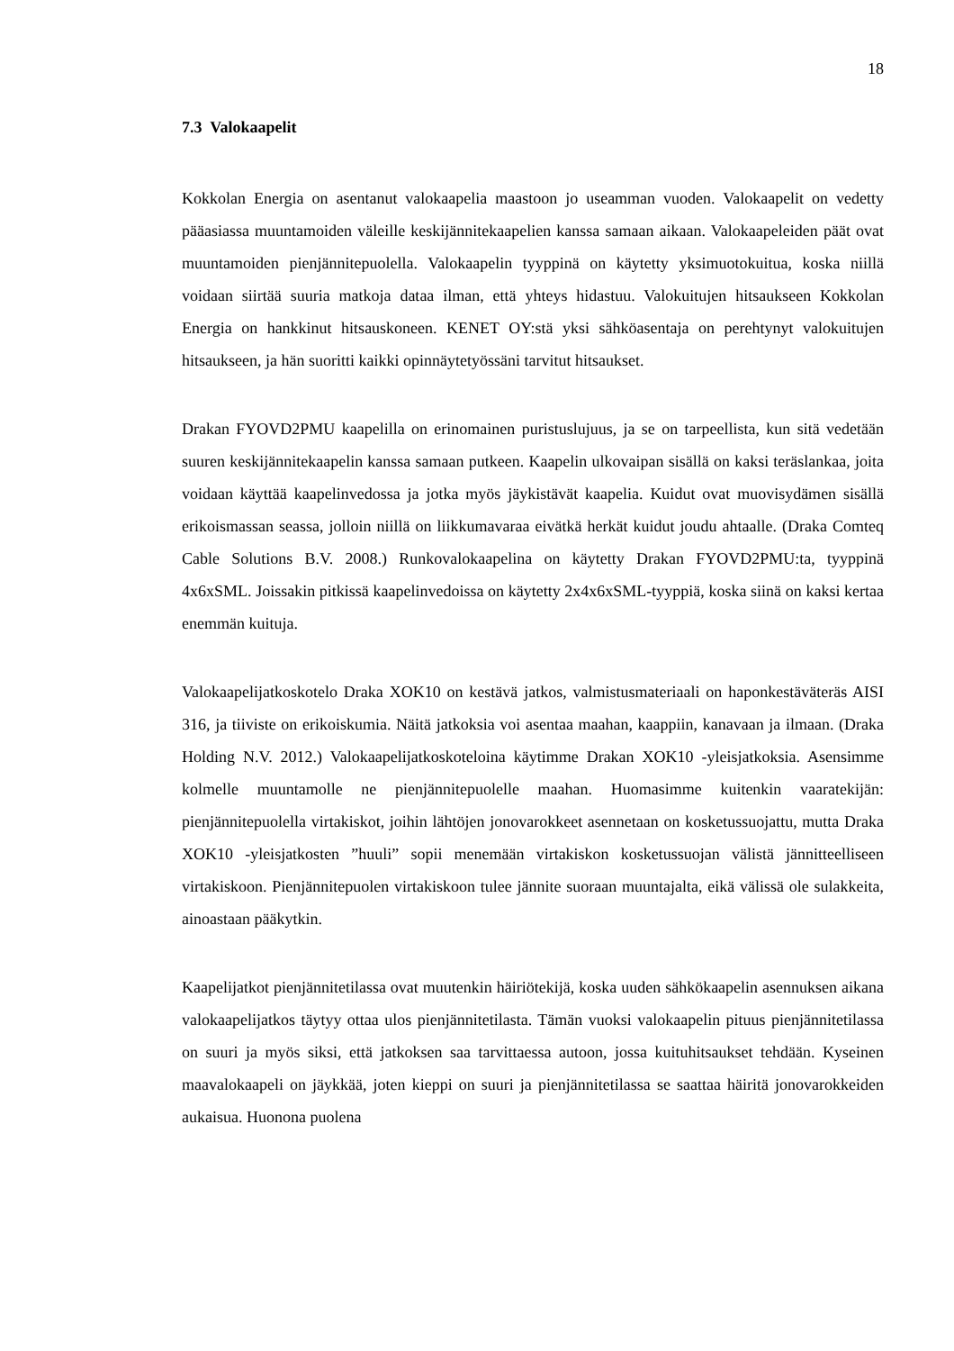18
7.3 Valokaapelit
Kokkolan Energia on asentanut valokaapelia maastoon jo useamman vuoden. Valokaapelit on vedetty pääasiassa muuntamoiden väleille keskijännitekaapelien kanssa samaan aikaan. Valokaapeleiden päät ovat muuntamoiden pienjännitepuolella. Valokaapelin tyyppinä on käytetty yksimuotokuitua, koska niillä voidaan siirtää suuria matkoja dataa ilman, että yhteys hidastuu. Valokuitujen hitsaukseen Kokkolan Energia on hankkinut hitsauskoneen. KENET OY:stä yksi sähköasentaja on perehtynyt valokuitujen hitsaukseen, ja hän suoritti kaikki opinnäytetyössäni tarvitut hitsaukset.
Drakan FYOVD2PMU kaapelilla on erinomainen puristuslujuus, ja se on tarpeellista, kun sitä vedetään suuren keskijännitekaapelin kanssa samaan putkeen. Kaapelin ulkovaipan sisällä on kaksi teräslankaa, joita voidaan käyttää kaapelinvedossa ja jotka myös jäykistävät kaapelia. Kuidut ovat muovisydämen sisällä erikoismassan seassa, jolloin niillä on liikkumavaraa eivätkä herkät kuidut joudu ahtaalle. (Draka Comteq Cable Solutions B.V. 2008.) Runkovalokaapelina on käytetty Drakan FYOVD2PMU:ta, tyyppinä 4x6xSML. Joissakin pitkissä kaapelinvedoissa on käytetty 2x4x6xSML-tyyppiä, koska siinä on kaksi kertaa enemmän kuituja.
Valokaapelijatkoskotelo Draka XOK10 on kestävä jatkos, valmistusmateriaali on haponkestäväteräs AISI 316, ja tiiviste on erikoiskumia. Näitä jatkoksia voi asentaa maahan, kaappiin, kanavaan ja ilmaan. (Draka Holding N.V. 2012.) Valokaapelijatkoskoteloina käytimme Drakan XOK10 -yleisjatkoksia. Asensimme kolmelle muuntamolle ne pienjännitepuolelle maahan. Huomasimme kuitenkin vaaratekijän: pienjännitepuolella virtakiskot, joihin lähtöjen jonovarokkeet asennetaan on kosketussuojattu, mutta Draka XOK10 -yleisjatkosten ”huuli” sopii menemään virtakiskon kosketussuojan välistä jännitteelliseen virtakiskoon. Pienjännitepuolen virtakiskoon tulee jännite suoraan muuntajalta, eikä välissä ole sulakkeita, ainoastaan pääkytkin.
Kaapelijatkot pienjännitetilassa ovat muutenkin häiriötekijä, koska uuden sähkökaapelin asennuksen aikana valokaapelijatkos täytyy ottaa ulos pienjännitetilasta. Tämän vuoksi valokaapelin pituus pienjännitetilassa on suuri ja myös siksi, että jatkoksen saa tarvittaessa autoon, jossa kuituhitsaukset tehdään. Kyseinen maavalokaapeli on jäykkää, joten kieppi on suuri ja pienjännitetilassa se saattaa häiritä jonovarokkeiden aukaisua. Huonona puolena